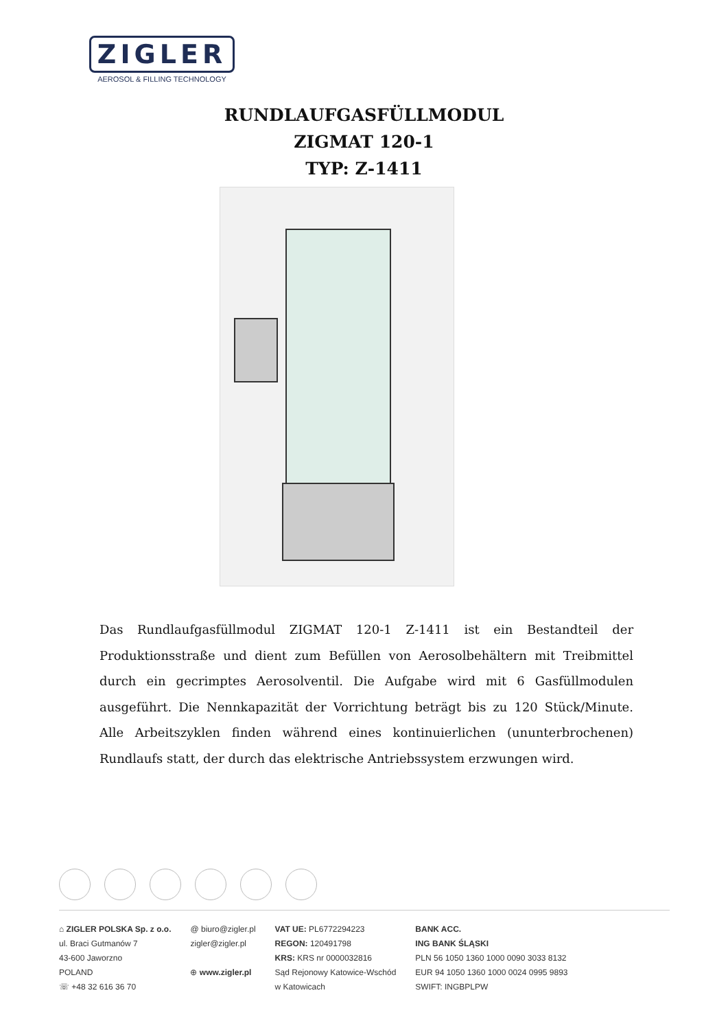ZIGLER
AEROSOL & FILLING TECHNOLOGY
RUNDLAUFGASFÜLLMODUL
ZIGMAT 120-1
TYP: Z-1411
Das Rundlaufgasfüllmodul ZIGMAT 120-1 Z-1411 ist ein Bestandteil der Produktionsstraße und dient zum Befüllen von Aerosolbehältern mit Treibmittel durch ein gecrimptes Aerosolventil. Die Aufgabe wird mit 6 Gasfüllmodulen ausgeführt. Die Nennkapazität der Vorrichtung beträgt bis zu 120 Stück/Minute. Alle Arbeitszyklen finden während eines kontinuierlichen (ununterbrochenen) Rundlaufs statt, der durch das elektrische Antriebssystem erzwungen wird.
⌂ ZIGLER POLSKA Sp. z o.o.
ul. Braci Gutmanów 7
43-600 Jaworzno
POLAND
☏ +48 32 616 36 70
@ biuro@zigler.pl
zigler@zigler.pl
⊕ www.zigler.pl
VAT UE: PL6772294223
REGON: 120491798
KRS: KRS nr 0000032816
Sąd Rejonowy Katowice-Wschód
w Katowicach
BANK ACC.
ING BANK ŚLĄSKI
PLN 56 1050 1360 1000 0090 3033 8132
EUR 94 1050 1360 1000 0024 0995 9893
SWIFT: INGBPLPW